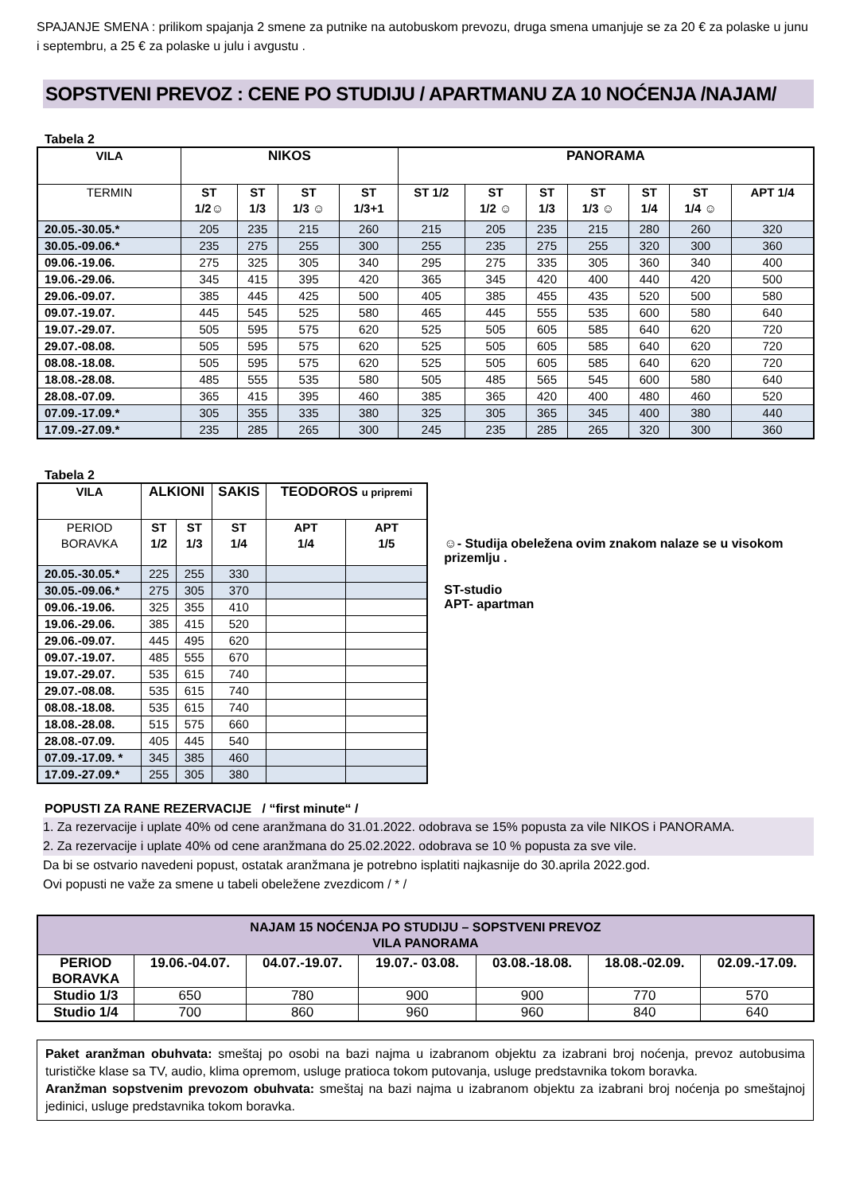SPAJANJE SMENA : prilikom spajanja 2 smene za putnike na autobuskom prevozu, druga smena umanjuje se za 20 € za polaske u junu i septembru, a 25 € za polaske u julu i avgustu .
SOPSTVENI PREVOZ : CENE PO STUDIJU / APARTMANU ZA 10 NOĆENJA /NAJAM/
Tabela 2
| VILA | NIKOS | | | | PANORAMA | | | | | | |
| --- | --- | --- | --- | --- | --- | --- | --- | --- | --- | --- | --- |
| TERMIN | ST 1/2☺ | ST 1/3 | ST 1/3 ☺ | ST 1/3+1 | ST 1/2 | ST 1/2 ☺ | ST 1/3 | ST 1/3 ☺ | ST 1/4 | ST 1/4 ☺ | APT 1/4 |
| 20.05.-30.05.* | 205 | 235 | 215 | 260 | 215 | 205 | 235 | 215 | 280 | 260 | 320 |
| 30.05.-09.06.* | 235 | 275 | 255 | 300 | 255 | 235 | 275 | 255 | 320 | 300 | 360 |
| 09.06.-19.06. | 275 | 325 | 305 | 340 | 295 | 275 | 335 | 305 | 360 | 340 | 400 |
| 19.06.-29.06. | 345 | 415 | 395 | 420 | 365 | 345 | 420 | 400 | 440 | 420 | 500 |
| 29.06.-09.07. | 385 | 445 | 425 | 500 | 405 | 385 | 455 | 435 | 520 | 500 | 580 |
| 09.07.-19.07. | 445 | 545 | 525 | 580 | 465 | 445 | 555 | 535 | 600 | 580 | 640 |
| 19.07.-29.07. | 505 | 595 | 575 | 620 | 525 | 505 | 605 | 585 | 640 | 620 | 720 |
| 29.07.-08.08. | 505 | 595 | 575 | 620 | 525 | 505 | 605 | 585 | 640 | 620 | 720 |
| 08.08.-18.08. | 505 | 595 | 575 | 620 | 525 | 505 | 605 | 585 | 640 | 620 | 720 |
| 18.08.-28.08. | 485 | 555 | 535 | 580 | 505 | 485 | 565 | 545 | 600 | 580 | 640 |
| 28.08.-07.09. | 365 | 415 | 395 | 460 | 385 | 365 | 420 | 400 | 480 | 460 | 520 |
| 07.09.-17.09.* | 305 | 355 | 335 | 380 | 325 | 305 | 365 | 345 | 400 | 380 | 440 |
| 17.09.-27.09.* | 235 | 285 | 265 | 300 | 245 | 235 | 285 | 265 | 320 | 300 | 360 |
Tabela 2
| VILA | ALKIONI | | SAKIS | TEODOROS u pripremi | |
| --- | --- | --- | --- | --- | --- |
| PERIOD BORAVKA | ST 1/2 | ST 1/3 | ST 1/4 | APT 1/4 | APT 1/5 |
| 20.05.-30.05.* | 225 | 255 | 330 | | |
| 30.05.-09.06.* | 275 | 305 | 370 | | |
| 09.06.-19.06. | 325 | 355 | 410 | | |
| 19.06.-29.06. | 385 | 415 | 520 | | |
| 29.06.-09.07. | 445 | 495 | 620 | | |
| 09.07.-19.07. | 485 | 555 | 670 | | |
| 19.07.-29.07. | 535 | 615 | 740 | | |
| 29.07.-08.08. | 535 | 615 | 740 | | |
| 08.08.-18.08. | 535 | 615 | 740 | | |
| 18.08.-28.08. | 515 | 575 | 660 | | |
| 28.08.-07.09. | 405 | 445 | 540 | | |
| 07.09.-17.09. * | 345 | 385 | 460 | | |
| 17.09.-27.09.* | 255 | 305 | 380 | | |
☺- Studija obeležena ovim znakom nalaze se u visokom prizemlju .
ST-studio
APT- apartman
POPUSTI ZA RANE REZERVACIJE / “first minute“ /
1. Za rezervacije i uplate 40% od cene aranžmana do 31.01.2022. odobrava se 15% popusta za vile NIKOS i PANORAMA.
2. Za rezervacije i uplate 40% od cene aranžmana do 25.02.2022. odobrava se 10 % popusta za sve vile.
Da bi se ostvario navedeni popust, ostatak aranžmana je potrebno isplatiti najkasnije do 30.aprila 2022.god.
Ovi popusti ne važe za smene u tabeli obeležene zvezdicom / * /
| NAJAM 15 NOĆENJA PO STUDIJU – SOPSTVENI PREVOZ VILA PANORAMA | | | | | | |
| --- | --- | --- | --- | --- | --- | --- |
| PERIOD BORAVKA | 19.06.-04.07. | 04.07.-19.07. | 19.07.- 03.08. | 03.08.-18.08. | 18.08.-02.09. | 02.09.-17.09. |
| Studio 1/3 | 650 | 780 | 900 | 900 | 770 | 570 |
| Studio 1/4 | 700 | 860 | 960 | 960 | 840 | 640 |
Paket aranžman obuhvata: smeštaj po osobi na bazi najma u izabranom objektu za izabrani broj noćenja, prevoz autobusima turističke klase sa TV, audio, klima opremom, usluge pratioca tokom putovanja, usluge predstavnika tokom boravka.
Aranžman sopstvenim prevozom obuhvata: smeštaj na bazi najma u izabranom objektu za izabrani broj noćenja po smeštajnoj jedinici, usluge predstavnika tokom boravka.